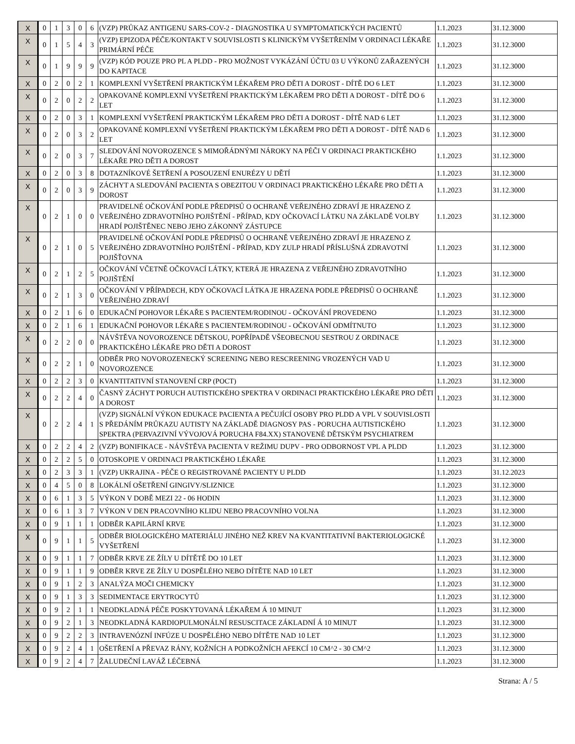| X | 0 | 1 | 3 | 0 | 6 | (VZP) PRŮKAZ ANTIGENU SARS-COV-2 - DIAGNOSTIKA U SYMPTOMATICKÝCH PACIENTŮ | 1.1.2023 | 31.12.3000 |
| X | 0 | 1 | 5 | 4 | 3 | (VZP) EPIZODA PÉČE/KONTAKT V SOUVISLOSTI S KLINICKÝM VYŠETŘENÍM V ORDINACI LÉKAŘE PRIMÁRNÍ PÉČE | 1.1.2023 | 31.12.3000 |
| X | 0 | 1 | 9 | 9 | 9 | (VZP) KÓD POUZE PRO PL A PLDD - PRO MOŽNOST VYKÁZÁNÍ ÚČTU 03 U VÝKONŮ ZAŘAZENÝCH DO KAPITACE | 1.1.2023 | 31.12.3000 |
| X | 0 | 2 | 0 | 2 | 1 | KOMPLEXNÍ VYŠETŘENÍ PRAKTICKÝM LÉKAŘEM PRO DĚTI A DOROST - DÍTĚ DO 6 LET | 1.1.2023 | 31.12.3000 |
| X | 0 | 2 | 0 | 2 | 2 | OPAKOVANÉ KOMPLEXNÍ VYŠETŘENÍ PRAKTICKÝM LÉKAŘEM PRO DĚTI A DOROST - DÍTĚ DO 6 LET | 1.1.2023 | 31.12.3000 |
| X | 0 | 2 | 0 | 3 | 1 | KOMPLEXNÍ VYŠETŘENÍ PRAKTICKÝM LÉKAŘEM PRO DĚTI A DOROST - DÍTĚ NAD 6 LET | 1.1.2023 | 31.12.3000 |
| X | 0 | 2 | 0 | 3 | 2 | OPAKOVANÉ KOMPLEXNÍ VYŠETŘENÍ PRAKTICKÝM LÉKAŘEM PRO DĚTI A DOROST - DÍTĚ NAD 6 LET | 1.1.2023 | 31.12.3000 |
| X | 0 | 2 | 0 | 3 | 7 | SLEDOVÁNÍ NOVOROZENCE S MIMOŘÁDNÝMI NÁROKY NA PÉČI V ORDINACI PRAKTICKÉHO LÉKAŘE PRO DĚTI A DOROST | 1.1.2023 | 31.12.3000 |
| X | 0 | 2 | 0 | 3 | 8 | DOTAZNÍKOVÉ ŠETŘENÍ A POSOUZENÍ ENURÉZY U DĚTÍ | 1.1.2023 | 31.12.3000 |
| X | 0 | 2 | 0 | 3 | 9 | ZÁCHYT A SLEDOVÁNÍ PACIENTA S OBEZITOU V ORDINACI PRAKTICKÉHO LÉKAŘE PRO DĚTI A DOROST | 1.1.2023 | 31.12.3000 |
| X | 0 | 2 | 1 | 0 | 0 | PRAVIDELNÉ OČKOVÁNÍ PODLE PŘEDPISŮ O OCHRANĚ VEŘEJNÉHO ZDRAVÍ JE HRAZENO Z VEŘEJNÉHO ZDRAVOTNÍHO POJIŠTĚNÍ - PŘÍPAD, KDY OČKOVACÍ LÁTKU NA ZÁKLADĚ VOLBY HRADÍ POJIŠTĚNEC NEBO JEHO ZÁKONNÝ ZÁSTUPCE | 1.1.2023 | 31.12.3000 |
| X | 0 | 2 | 1 | 0 | 5 | PRAVIDELNÉ OČKOVÁNÍ PODLE PŘEDPISŮ O OCHRANĚ VEŘEJNÉHO ZDRAVÍ JE HRAZENO Z VEŘEJNÉHO ZDRAVOTNÍHO POJIŠTĚNÍ - PŘÍPAD, KDY ZULP HRADÍ PŘÍSLUŠNÁ ZDRAVOTNÍ POJIŠŤOVNA | 1.1.2023 | 31.12.3000 |
| X | 0 | 2 | 1 | 2 | 5 | OČKOVÁNÍ VČETNĚ OČKOVACÍ LÁTKY, KTERÁ JE HRAZENA Z VEŘEJNÉHO ZDRAVOTNÍHO POJIŠTĚNÍ | 1.1.2023 | 31.12.3000 |
| X | 0 | 2 | 1 | 3 | 0 | OČKOVÁNÍ V PŘÍPADECH, KDY OČKOVACÍ LÁTKA JE HRAZENA PODLE PŘEDPISŮ O OCHRANĚ VEŘEJNÉHO ZDRAVÍ | 1.1.2023 | 31.12.3000 |
| X | 0 | 2 | 1 | 6 | 0 | EDUKAČNÍ POHOVOR LÉKAŘE S PACIENTEM/RODINOU - OČKOVÁNÍ PROVEDENO | 1.1.2023 | 31.12.3000 |
| X | 0 | 2 | 1 | 6 | 1 | EDUKAČNÍ POHOVOR LÉKAŘE S PACIENTEM/RODINOU - OČKOVÁNÍ ODMÍTNUTO | 1.1.2023 | 31.12.3000 |
| X | 0 | 2 | 2 | 0 | 0 | NÁVŠTĚVA NOVOROZENCE DĚTSKOU, POPŘÍPADĚ VŠEOBECNOU SESTROU Z ORDINACE PRAKTICKÉHO LÉKAŘE PRO DĚTI A DOROST | 1.1.2023 | 31.12.3000 |
| X | 0 | 2 | 2 | 1 | 0 | ODBĚR PRO NOVOROZENECKÝ SCREENING NEBO RESCREENING VROZENÝCH VAD U NOVOROZENCE | 1.1.2023 | 31.12.3000 |
| X | 0 | 2 | 2 | 3 | 0 | KVANTITATIVNÍ STANOVENÍ CRP (POCT) | 1.1.2023 | 31.12.3000 |
| X | 0 | 2 | 2 | 4 | 0 | ČASNÝ ZÁCHYT PORUCH AUTISTICKÉHO SPEKTRA V ORDINACI PRAKTICKÉHO LÉKAŘE PRO DĚTI A DOROST | 1.1.2023 | 31.12.3000 |
| X | 0 | 2 | 2 | 4 | 1 | (VZP) SIGNÁLNÍ VÝKON EDUKACE PACIENTA A PEČUJÍCÍ OSOBY PRO PLDD A VPL V SOUVISLOSTI S PŘEDÁNÍM PRŮKAZU AUTISTY NA ZÁKLADĚ DIAGNOSY PAS - PORUCHA AUTISTICKÉHO SPEKTRA (PERVAZIVNÍ VÝVOJOVÁ PORUCHA F84.XX) STANOVENÉ DĚTSKÝM PSYCHIATREM | 1.1.2023 | 31.12.3000 |
| X | 0 | 2 | 2 | 4 | 2 | (VZP) BONIFIKACE - NÁVŠTĚVA PACIENTA V REŽIMU DUPV - PRO ODBORNOST VPL A PLDD | 1.1.2023 | 31.12.3000 |
| X | 0 | 2 | 2 | 5 | 0 | OTOSKOPIE V ORDINACI PRAKTICKÉHO LÉKAŘE | 1.1.2023 | 31.12.3000 |
| X | 0 | 2 | 3 | 3 | 1 | (VZP) UKRAJINA - PÉČE O REGISTROVANÉ PACIENTY U PLDD | 1.1.2023 | 31.12.2023 |
| X | 0 | 4 | 5 | 0 | 8 | LOKÁLNÍ OŠETŘENÍ GINGIVY/SLIZNICE | 1.1.2023 | 31.12.3000 |
| X | 0 | 6 | 1 | 3 | 5 | VÝKON V DOBĚ MEZI 22 - 06 HODIN | 1.1.2023 | 31.12.3000 |
| X | 0 | 6 | 1 | 3 | 7 | VÝKON V DEN PRACOVNÍHO KLIDU NEBO PRACOVNÍHO VOLNA | 1.1.2023 | 31.12.3000 |
| X | 0 | 9 | 1 | 1 | 1 | ODBĚR KAPILÁRNÍ KRVE | 1.1.2023 | 31.12.3000 |
| X | 0 | 9 | 1 | 1 | 5 | ODBĚR BIOLOGICKÉHO MATERIÁLU JINÉHO NEŽ KREV NA KVANTITATIVNÍ BAKTERIOLOGICKÉ VYŠETŘENÍ | 1.1.2023 | 31.12.3000 |
| X | 0 | 9 | 1 | 1 | 7 | ODBĚR KRVE ZE ŽÍLY U DÍTĚTĚ DO 10 LET | 1.1.2023 | 31.12.3000 |
| X | 0 | 9 | 1 | 1 | 9 | ODBĚR KRVE ZE ŽÍLY U DOSPĚLÉHO NEBO DÍTĚTE NAD 10 LET | 1.1.2023 | 31.12.3000 |
| X | 0 | 9 | 1 | 2 | 3 | ANALÝZA MOČI CHEMICKY | 1.1.2023 | 31.12.3000 |
| X | 0 | 9 | 1 | 3 | 3 | SEDIMENTACE ERYTROCYTŮ | 1.1.2023 | 31.12.3000 |
| X | 0 | 9 | 2 | 1 | 1 | NEODKLADNÁ PÉČE POSKYTOVANÁ LÉKAŘEM Á 10 MINUT | 1.1.2023 | 31.12.3000 |
| X | 0 | 9 | 2 | 1 | 3 | NEODKLADNÁ KARDIOPULMONÁLNÍ RESUSCITACE ZÁKLADNÍ Á 10 MINUT | 1.1.2023 | 31.12.3000 |
| X | 0 | 9 | 2 | 2 | 3 | INTRAVENÓZNÍ INFÚZE U DOSPĚLÉHO NEBO DÍTĚTE NAD 10 LET | 1.1.2023 | 31.12.3000 |
| X | 0 | 9 | 2 | 4 | 1 | OŠETŘENÍ A PŘEVAZ RÁNY, KOŽNÍCH A PODKOŽNÍCH AFEKCÍ 10 CM^2 - 30 CM^2 | 1.1.2023 | 31.12.3000 |
| X | 0 | 9 | 2 | 4 | 7 | ŽALUDEČNÍ LAVÁŽ LÉČEBNÁ | 1.1.2023 | 31.12.3000 |
Strana: A / 5